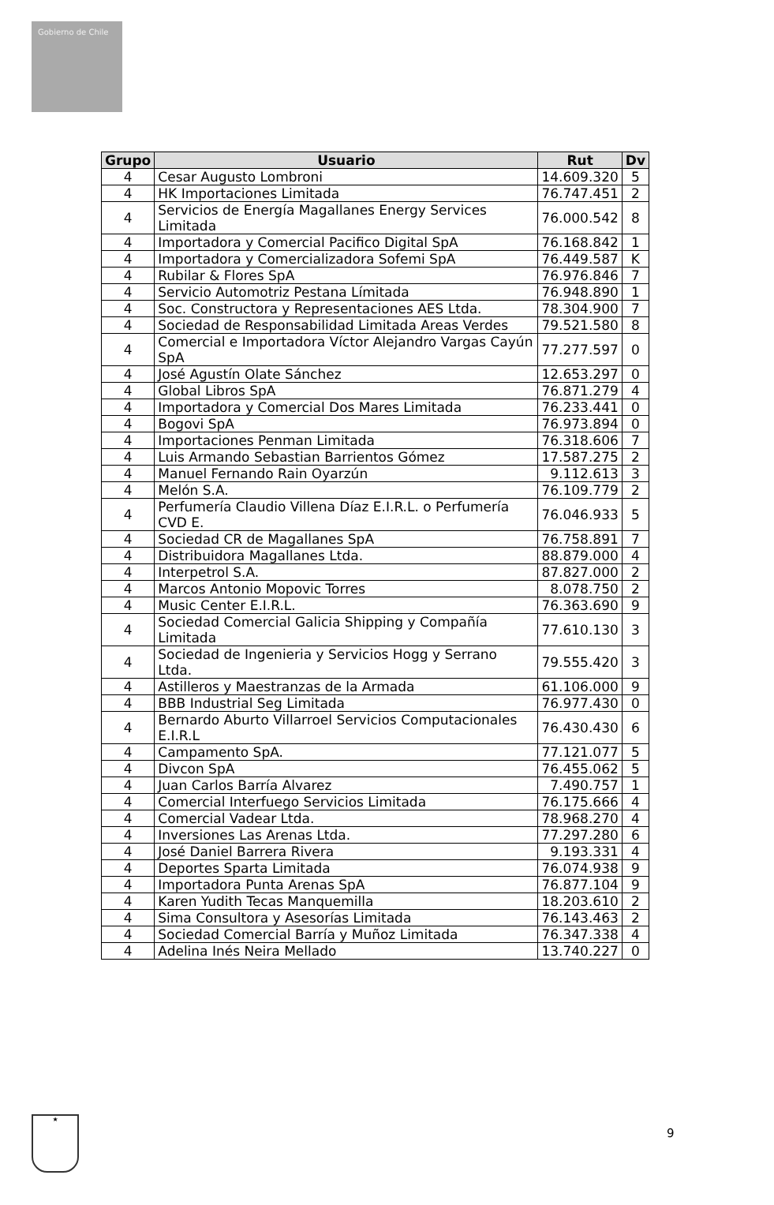Gobierno de Chile
| Grupo | Usuario | Rut | Dv |
| --- | --- | --- | --- |
| 4 | Cesar Augusto Lombroni | 14.609.320 | 5 |
| 4 | HK Importaciones Limitada | 76.747.451 | 2 |
| 4 | Servicios de Energía Magallanes Energy Services Limitada | 76.000.542 | 8 |
| 4 | Importadora y Comercial Pacifico Digital SpA | 76.168.842 | 1 |
| 4 | Importadora y Comercializadora Sofemi SpA | 76.449.587 | K |
| 4 | Rubilar & Flores SpA | 76.976.846 | 7 |
| 4 | Servicio Automotriz Pestana Límitada | 76.948.890 | 1 |
| 4 | Soc. Constructora y Representaciones AES Ltda. | 78.304.900 | 7 |
| 4 | Sociedad de Responsabilidad Limitada Areas Verdes | 79.521.580 | 8 |
| 4 | Comercial e Importadora Víctor Alejandro Vargas Cayún SpA | 77.277.597 | 0 |
| 4 | José Agustín Olate Sánchez | 12.653.297 | 0 |
| 4 | Global Libros SpA | 76.871.279 | 4 |
| 4 | Importadora y Comercial Dos Mares Limitada | 76.233.441 | 0 |
| 4 | Bogovi SpA | 76.973.894 | 0 |
| 4 | Importaciones Penman Limitada | 76.318.606 | 7 |
| 4 | Luis Armando Sebastian Barrientos Gómez | 17.587.275 | 2 |
| 4 | Manuel Fernando Rain Oyarzún | 9.112.613 | 3 |
| 4 | Melón S.A. | 76.109.779 | 2 |
| 4 | Perfumería Claudio Villena Díaz E.I.R.L. o Perfumería CVD E. | 76.046.933 | 5 |
| 4 | Sociedad CR de Magallanes SpA | 76.758.891 | 7 |
| 4 | Distribuidora Magallanes Ltda. | 88.879.000 | 4 |
| 4 | Interpetrol S.A. | 87.827.000 | 2 |
| 4 | Marcos Antonio Mopovic Torres | 8.078.750 | 2 |
| 4 | Music Center E.I.R.L. | 76.363.690 | 9 |
| 4 | Sociedad Comercial Galicia Shipping y Compañía Limitada | 77.610.130 | 3 |
| 4 | Sociedad de Ingenieria y Servicios Hogg y Serrano Ltda. | 79.555.420 | 3 |
| 4 | Astilleros y Maestranzas de la Armada | 61.106.000 | 9 |
| 4 | BBB Industrial Seg Limitada | 76.977.430 | 0 |
| 4 | Bernardo Aburto Villarroel Servicios Computacionales E.I.R.L | 76.430.430 | 6 |
| 4 | Campamento SpA. | 77.121.077 | 5 |
| 4 | Divcon SpA | 76.455.062 | 5 |
| 4 | Juan Carlos Barría Alvarez | 7.490.757 | 1 |
| 4 | Comercial Interfuego Servicios Limitada | 76.175.666 | 4 |
| 4 | Comercial Vadear Ltda. | 78.968.270 | 4 |
| 4 | Inversiones Las Arenas Ltda. | 77.297.280 | 6 |
| 4 | José Daniel Barrera Rivera | 9.193.331 | 4 |
| 4 | Deportes Sparta Limitada | 76.074.938 | 9 |
| 4 | Importadora Punta Arenas SpA | 76.877.104 | 9 |
| 4 | Karen Yudith Tecas Manquemilla | 18.203.610 | 2 |
| 4 | Sima Consultora y Asesorías Limitada | 76.143.463 | 2 |
| 4 | Sociedad Comercial Barría y Muñoz Limitada | 76.347.338 | 4 |
| 4 | Adelina Inés Neira Mellado | 13.740.227 | 0 |
★
9